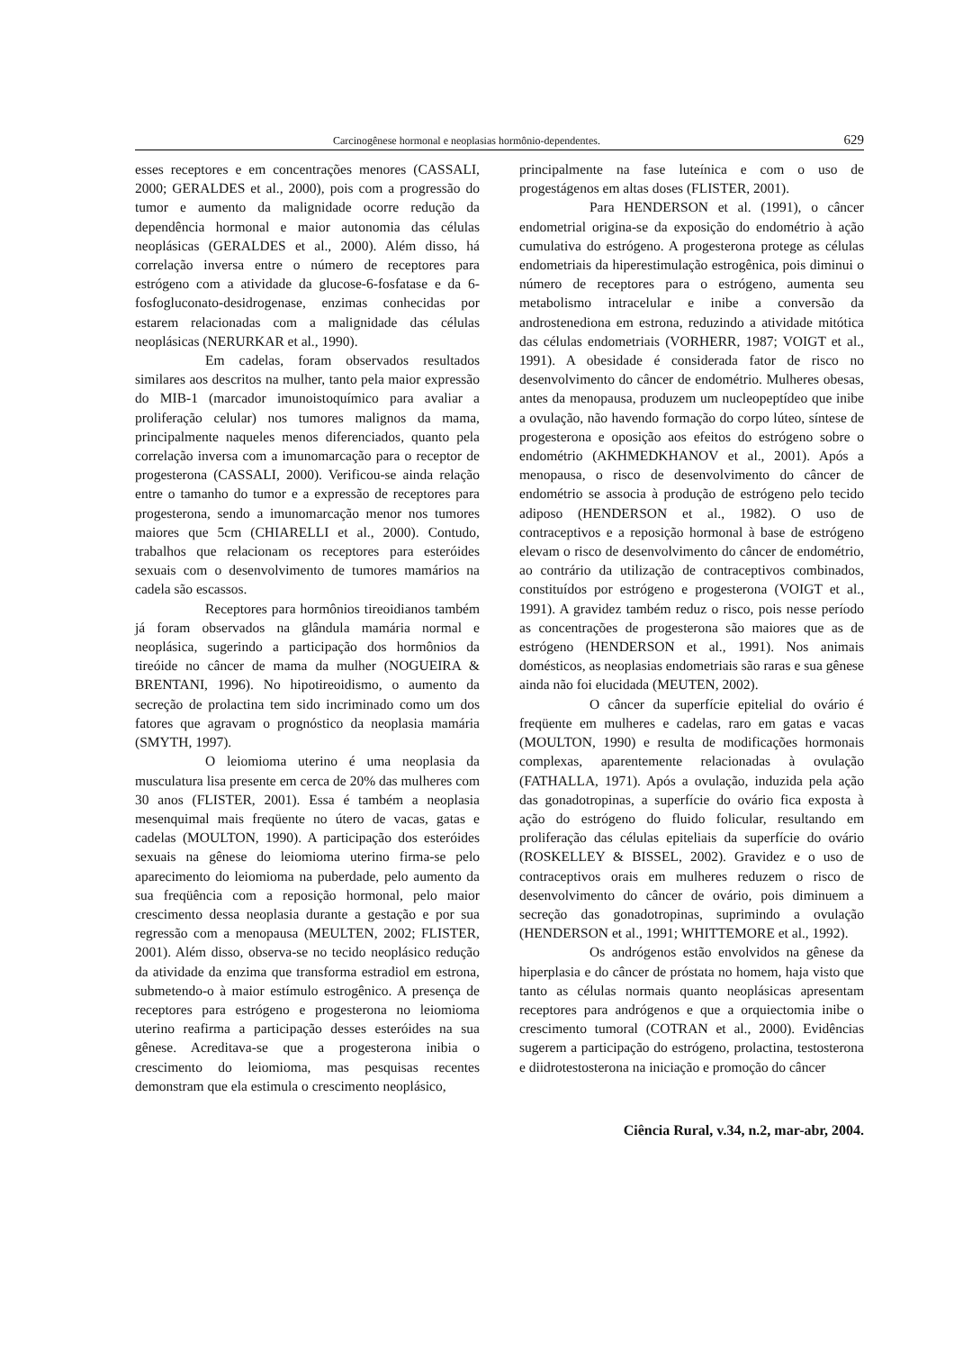Carcinogênese hormonal e neoplasias hormônio-dependentes. 629
esses receptores e em concentrações menores (CASSALI, 2000; GERALDES et al., 2000), pois com a progressão do tumor e aumento da malignidade ocorre redução da dependência hormonal e maior autonomia das células neoplásicas (GERALDES et al., 2000). Além disso, há correlação inversa entre o número de receptores para estrógeno com a atividade da glucose-6-fosfatase e da 6-fosfogluconato-desidrogenase, enzimas conhecidas por estarem relacionadas com a malignidade das células neoplásicas (NERURKAR et al., 1990).
Em cadelas, foram observados resultados similares aos descritos na mulher, tanto pela maior expressão do MIB-1 (marcador imunoistoquímico para avaliar a proliferação celular) nos tumores malignos da mama, principalmente naqueles menos diferenciados, quanto pela correlação inversa com a imunomarcação para o receptor de progesterona (CASSALI, 2000). Verificou-se ainda relação entre o tamanho do tumor e a expressão de receptores para progesterona, sendo a imunomarcação menor nos tumores maiores que 5cm (CHIARELLI et al., 2000). Contudo, trabalhos que relacionam os receptores para esteróides sexuais com o desenvolvimento de tumores mamários na cadela são escassos.
Receptores para hormônios tireoidianos também já foram observados na glândula mamária normal e neoplásica, sugerindo a participação dos hormônios da tireóide no câncer de mama da mulher (NOGUEIRA & BRENTANI, 1996). No hipotireoidismo, o aumento da secreção de prolactina tem sido incriminado como um dos fatores que agravam o prognóstico da neoplasia mamária (SMYTH, 1997).
O leiomioma uterino é uma neoplasia da musculatura lisa presente em cerca de 20% das mulheres com 30 anos (FLISTER, 2001). Essa é também a neoplasia mesenquimal mais freqüente no útero de vacas, gatas e cadelas (MOULTON, 1990). A participação dos esteróides sexuais na gênese do leiomioma uterino firma-se pelo aparecimento do leiomioma na puberdade, pelo aumento da sua freqüência com a reposição hormonal, pelo maior crescimento dessa neoplasia durante a gestação e por sua regressão com a menopausa (MEULTEN, 2002; FLISTER, 2001). Além disso, observa-se no tecido neoplásico redução da atividade da enzima que transforma estradiol em estrona, submetendo-o à maior estímulo estrogênico. A presença de receptores para estrógeno e progesterona no leiomioma uterino reafirma a participação desses esteróides na sua gênese. Acreditava-se que a progesterona inibia o crescimento do leiomioma, mas pesquisas recentes demonstram que ela estimula o crescimento neoplásico,
principalmente na fase luteínica e com o uso de progestágenos em altas doses (FLISTER, 2001).
Para HENDERSON et al. (1991), o câncer endometrial origina-se da exposição do endométrio à ação cumulativa do estrógeno. A progesterona protege as células endometriais da hiperestimulação estrogênica, pois diminui o número de receptores para o estrógeno, aumenta seu metabolismo intracelular e inibe a conversão da androstenediona em estrona, reduzindo a atividade mitótica das células endometriais (VORHERR, 1987; VOIGT et al., 1991). A obesidade é considerada fator de risco no desenvolvimento do câncer de endométrio. Mulheres obesas, antes da menopausa, produzem um nucleopeptídeo que inibe a ovulação, não havendo formação do corpo lúteo, síntese de progesterona e oposição aos efeitos do estrógeno sobre o endométrio (AKHMEDKHANOV et al., 2001). Após a menopausa, o risco de desenvolvimento do câncer de endométrio se associa à produção de estrógeno pelo tecido adiposo (HENDERSON et al., 1982). O uso de contraceptivos e a reposição hormonal à base de estrógeno elevam o risco de desenvolvimento do câncer de endométrio, ao contrário da utilização de contraceptivos combinados, constituídos por estrógeno e progesterona (VOIGT et al., 1991). A gravidez também reduz o risco, pois nesse período as concentrações de progesterona são maiores que as de estrógeno (HENDERSON et al., 1991). Nos animais domésticos, as neoplasias endometriais são raras e sua gênese ainda não foi elucidada (MEUTEN, 2002).
O câncer da superfície epitelial do ovário é freqüente em mulheres e cadelas, raro em gatas e vacas (MOULTON, 1990) e resulta de modificações hormonais complexas, aparentemente relacionadas à ovulação (FATHALLA, 1971). Após a ovulação, induzida pela ação das gonadotropinas, a superfície do ovário fica exposta à ação do estrógeno do fluido folicular, resultando em proliferação das células epiteliais da superfície do ovário (ROSKELLEY & BISSEL, 2002). Gravidez e o uso de contraceptivos orais em mulheres reduzem o risco de desenvolvimento do câncer de ovário, pois diminuem a secreção das gonadotropinas, suprimindo a ovulação (HENDERSON et al., 1991; WHITTEMORE et al., 1992).
Os andrógenos estão envolvidos na gênese da hiperplasia e do câncer de próstata no homem, haja visto que tanto as células normais quanto neoplásicas apresentam receptores para andrógenos e que a orquiectomia inibe o crescimento tumoral (COTRAN et al., 2000). Evidências sugerem a participação do estrógeno, prolactina, testosterona e diidrotestosterona na iniciação e promoção do câncer
Ciência Rural, v.34, n.2, mar-abr, 2004.